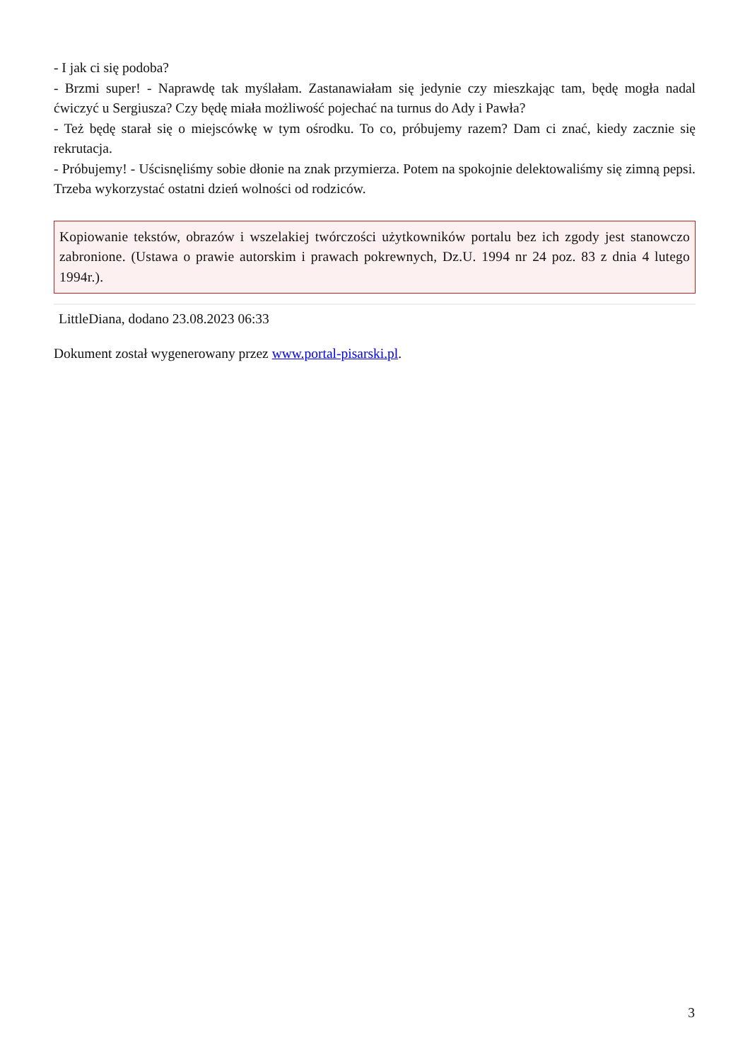- I jak ci się podoba?
- Brzmi super! - Naprawdę tak myślałam. Zastanawiałam się jedynie czy mieszkając tam, będę mogła nadal ćwiczyć u Sergiusza? Czy będę miała możliwość pojechać na turnus do Ady i Pawła?
- Też będę starał się o miejscówkę w tym ośrodku. To co, próbujemy razem? Dam ci znać, kiedy zacznie się rekrutacja.
- Próbujemy! - Uścisnęliśmy sobie dłonie na znak przymierza. Potem na spokojnie delektowaliśmy się zimną pepsi. Trzeba wykorzystać ostatni dzień wolności od rodziców.
Kopiowanie tekstów, obrazów i wszelakiej twórczości użytkowników portalu bez ich zgody jest stanowczo zabronione. (Ustawa o prawie autorskim i prawach pokrewnych, Dz.U. 1994 nr 24 poz. 83 z dnia 4 lutego 1994r.).
LittleDiana, dodano 23.08.2023 06:33
Dokument został wygenerowany przez www.portal-pisarski.pl.
3